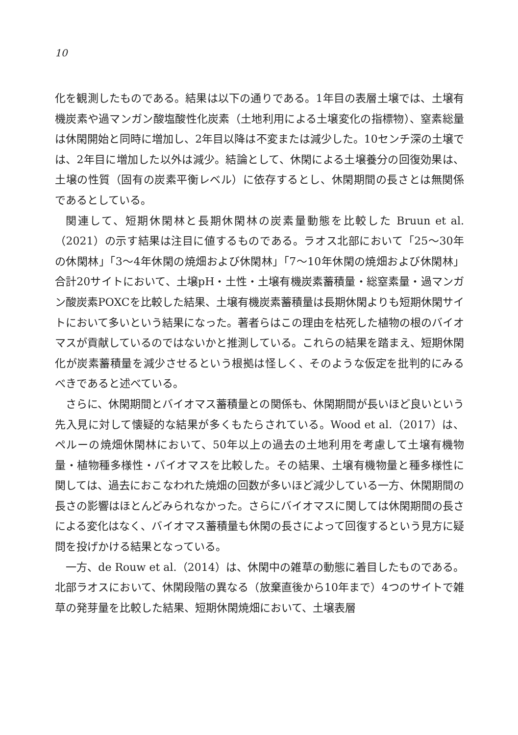10
化を観測したものである。結果は以下の通りである。1年目の表層土壌では、土壌有機炭素や過マンガン酸塩酸性化炭素（土地利用による土壌変化の指標物）、窒素総量は休閑開始と同時に増加し、2年目以降は不変または減少した。10センチ深の土壌では、2年目に増加した以外は減少。結論として、休閑による土壌養分の回復効果は、土壌の性質（固有の炭素平衡レベル）に依存するとし、休閑期間の長さとは無関係であるとしている。
関連して、短期休閑林と長期休閑林の炭素量動態を比較した Bruun et al.（2021）の示す結果は注目に値するものである。ラオス北部において「25〜30年の休閑林」「3〜4年休閑の焼畑および休閑林」「7〜10年休閑の焼畑および休閑林」合計20サイトにおいて、土壌pH・土性・土壌有機炭素蓄積量・総窒素量・過マンガン酸炭素POXCを比較した結果、土壌有機炭素蓄積量は長期休閑よりも短期休閑サイトにおいて多いという結果になった。著者らはこの理由を枯死した植物の根のバイオマスが貢献しているのではないかと推測している。これらの結果を踏まえ、短期休閑化が炭素蓄積量を減少させるという根拠は怪しく、そのような仮定を批判的にみるべきであると述べている。
さらに、休閑期間とバイオマス蓄積量との関係も、休閑期間が長いほど良いという先入見に対して懐疑的な結果が多くもたらされている。Wood et al.（2017）は、ペルーの焼畑休閑林において、50年以上の過去の土地利用を考慮して土壌有機物量・植物種多様性・バイオマスを比較した。その結果、土壌有機物量と種多様性に関しては、過去におこなわれた焼畑の回数が多いほど減少している一方、休閑期間の長さの影響はほとんどみられなかった。さらにバイオマスに関しては休閑期間の長さによる変化はなく、バイオマス蓄積量も休閑の長さによって回復するという見方に疑問を投げかける結果となっている。
一方、de Rouw et al.（2014）は、休閑中の雑草の動態に着目したものである。北部ラオスにおいて、休閑段階の異なる（放棄直後から10年まで）4つのサイトで雑草の発芽量を比較した結果、短期休閑焼畑において、土壌表層